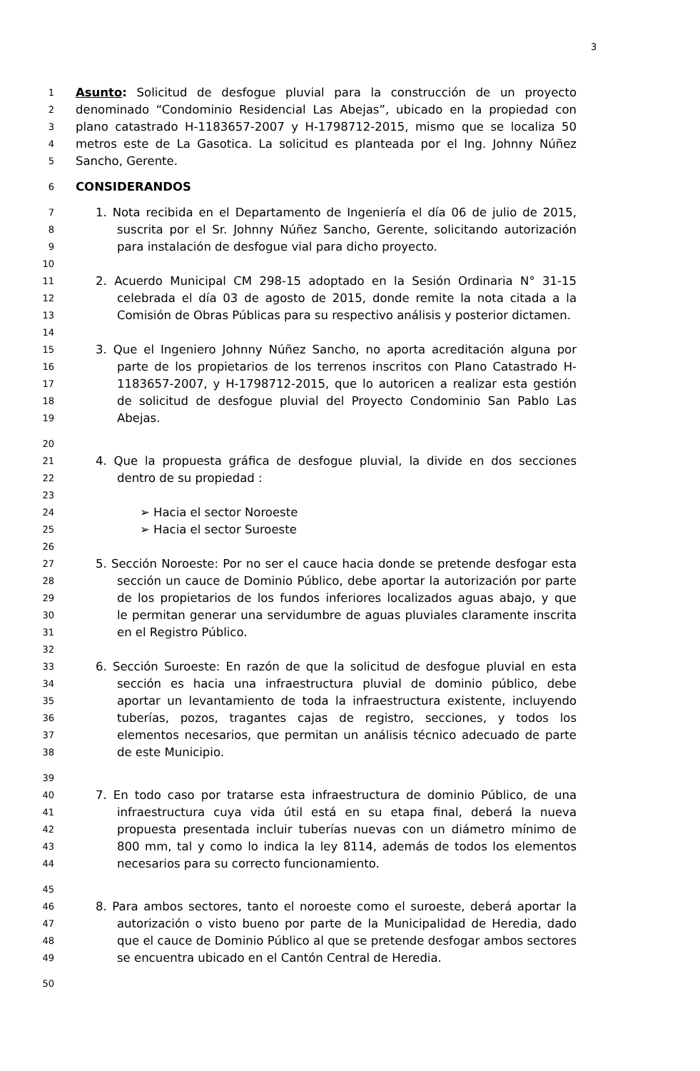3
1 Asunto: Solicitud de desfogue pluvial para la construcción de un proyecto
2 denominado “Condominio Residencial Las Abejas”, ubicado en la propiedad con
3 plano catastrado H-1183657-2007 y H-1798712-2015, mismo que se localiza 50
4 metros este de La Gasotica. La solicitud es planteada por el Ing. Johnny Núñez
5 Sancho, Gerente.
6 CONSIDERANDOS
7 1. Nota recibida en el Departamento de Ingeniería el día 06 de julio de 2015,
8 suscrita por el Sr. Johnny Núñez Sancho, Gerente, solicitando autorización
9 para instalación de desfogue vial para dicho proyecto.
10
11 2. Acuerdo Municipal CM 298-15 adoptado en la Sesión Ordinaria N° 31-15
12 celebrada el día 03 de agosto de 2015, donde remite la nota citada a la
13 Comisión de Obras Públicas para su respectivo análisis y posterior dictamen.
14
15 3. Que el Ingeniero Johnny Núñez Sancho, no aporta acreditación alguna por
16 parte de los propietarios de los terrenos inscritos con Plano Catastrado H-
17 1183657-2007, y H-1798712-2015, que lo autoricen a realizar esta gestión
18 de solicitud de desfogue pluvial del Proyecto Condominio San Pablo Las
19 Abejas.
20
21 4. Que la propuesta gráfica de desfogue pluvial, la divide en dos secciones
22 dentro de su propiedad :
23
24 ➢ Hacia el sector Noroeste
25 ➢ Hacia el sector Suroeste
26
27 5. Sección Noroeste: Por no ser el cauce hacia donde se pretende desfogar esta
28 sección un cauce de Dominio Público, debe aportar la autorización por parte
29 de los propietarios de los fundos inferiores localizados aguas abajo, y que
30 le permitan generar una servidumbre de aguas pluviales claramente inscrita
31 en el Registro Público.
32
33 6. Sección Suroeste: En razón de que la solicitud de desfogue pluvial en esta
34 sección es hacia una infraestructura pluvial de dominio público, debe
35 aportar un levantamiento de toda la infraestructura existente, incluyendo
36 tuberías, pozos, tragantes cajas de registro, secciones, y todos los
37 elementos necesarios, que permitan un análisis técnico adecuado de parte
38 de este Municipio.
39
40 7. En todo caso por tratarse esta infraestructura de dominio Público, de una
41 infraestructura cuya vida útil está en su etapa final, deberá la nueva
42 propuesta presentada incluir tuberías nuevas con un diámetro mínimo de
43 800 mm, tal y como lo indica la ley 8114, además de todos los elementos
44 necesarios para su correcto funcionamiento.
45
46 8. Para ambos sectores, tanto el noroeste como el suroeste, deberá aportar la
47 autorización o visto bueno por parte de la Municipalidad de Heredia, dado
48 que el cauce de Dominio Público al que se pretende desfogar ambos sectores
49 se encuentra ubicado en el Cantón Central de Heredia.
50